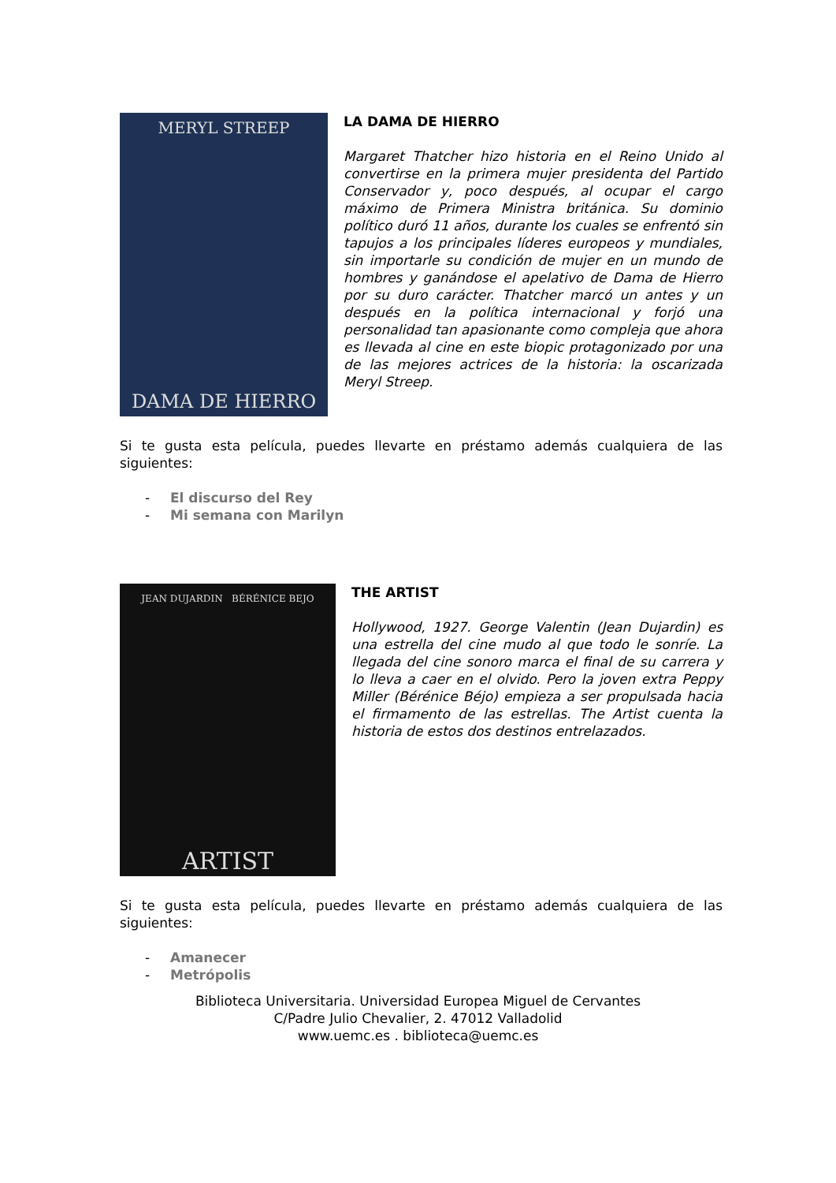MERYL STREEP
DAMA DE HIERRO
LA DAMA DE HIERRO
Margaret Thatcher hizo historia en el Reino Unido al convertirse en la primera mujer presidenta del Partido Conservador y, poco después, al ocupar el cargo máximo de Primera Ministra británica. Su dominio político duró 11 años, durante los cuales se enfrentó sin tapujos a los principales líderes europeos y mundiales, sin importarle su condición de mujer en un mundo de hombres y ganándose el apelativo de Dama de Hierro por su duro carácter. Thatcher marcó un antes y un después en la política internacional y forjó una personalidad tan apasionante como compleja que ahora es llevada al cine en este biopic protagonizado por una de las mejores actrices de la historia: la oscarizada Meryl Streep.
Si te gusta esta película, puedes llevarte en préstamo además cualquiera de las siguientes:
- El discurso del Rey
- Mi semana con Marilyn
JEAN DUJARDIN BÉRÉNICE BEJO
ARTIST
THE ARTIST
Hollywood, 1927. George Valentin (Jean Dujardin) es una estrella del cine mudo al que todo le sonríe. La llegada del cine sonoro marca el final de su carrera y lo lleva a caer en el olvido. Pero la joven extra Peppy Miller (Bérénice Béjo) empieza a ser propulsada hacia el firmamento de las estrellas. The Artist cuenta la historia de estos dos destinos entrelazados.
Si te gusta esta película, puedes llevarte en préstamo además cualquiera de las siguientes:
- Amanecer
- Metrópolis
Biblioteca Universitaria. Universidad Europea Miguel de Cervantes
C/Padre Julio Chevalier, 2. 47012 Valladolid
www.uemc.es . biblioteca@uemc.es